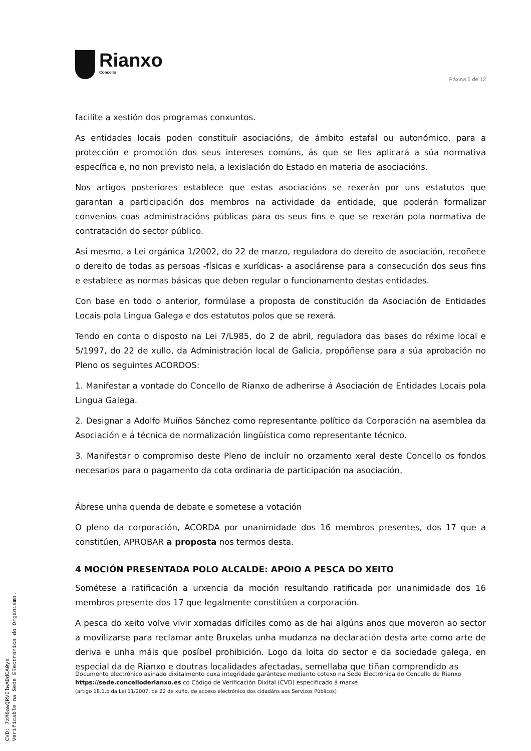Rianxo
Concello
Páxina 5 de 12
facilite a xestión dos programas conxuntos.
As entidades locais poden constituír asociacións, de ámbito estafal ou autonómico, para a protección e promoción dos seus intereses comúns, ás que se lles aplicará a súa normativa específica e, no non previsto nela, a lexislación do Estado en materia de asociacións.
Nos artigos posteriores establece que estas asociacións se rexerán por uns estatutos que garantan a participación dos membros na actividade da entidade, que poderán formalizar convenios coas administracións públicas para os seus fins e que se rexerán pola normativa de contratación do sector público.
Así mesmo, a Lei orgánica 1/2002, do 22 de marzo, reguladora do dereito de asociación, recoñece o dereito de todas as persoas -físicas e xurídicas- a asociárense para a consecución dos seus fins e establece as normas básicas que deben regular o funcionamento destas entidades.
Con base en todo o anterior, formúlase a proposta de constitución da Asociación de Entidades Locais pola Lingua Galega e dos estatutos polos que se rexerá.
Tendo en conta o disposto na Lei 7/L985, do 2 de abril, reguladora das bases do réxime local e 5/1997, do 22 de xullo, da Administración local de Galicia, propóñense para a súa aprobación no Pleno os seguintes ACORDOS:
1. Manifestar a vontade do Concello de Rianxo de adherirse á Asociación de Entidades Locais pola Lingua Galega.
2. Designar a Adolfo Muíños Sánchez como representante político da Corporación na asemblea da Asociación e á técnica de normalización lingüística como representante técnico.
3. Manifestar o compromiso deste Pleno de incluír no orzamento xeral deste Concello os fondos necesarios para o pagamento da cota ordinaria de participación na asociación.
Ábrese unha quenda de debate e sometese a votación
O pleno da corporación, ACORDA por unanimidade dos 16 membros presentes, dos 17 que a constitúen, APROBAR a proposta nos termos desta.
4 MOCIÓN PRESENTADA POLO ALCALDE: APOIO A PESCA DO XEITO
Sométese a ratificación a urxencia da moción resultando ratificada por unanimidade dos 16 membros presente dos 17 que legalmente constitúen a corporación.
A pesca do xeito volve vivir xornadas difíciles como as de hai algúns anos que moveron ao sector a movilizarse para reclamar ante Bruxelas unha mudanza na declaración desta arte como arte de deriva e unha máis que posíbel prohibición. Logo da loita do sector e da sociedade galega, en especial da de Rianxo e doutras localidades afectadas, semellaba que tiñan comprendido as
Documento electrónico asinado dixitalmente cuxa integridade garántese mediante cotexo na Sede Electrónica do Concello de Rianxo https://sede.concelloderianxo.es co Código de Verificación Dixital (CVD) especificado á marxe.
(artigo 18.1.b da Lei 11/2007, de 22 de xuño, de acceso electrónico dos cidadáns aos Servizos Públicos)
CVD: 7zM6awQRVIlwADdCA0ya
Verificable na Sede Electrónica do Organismo.